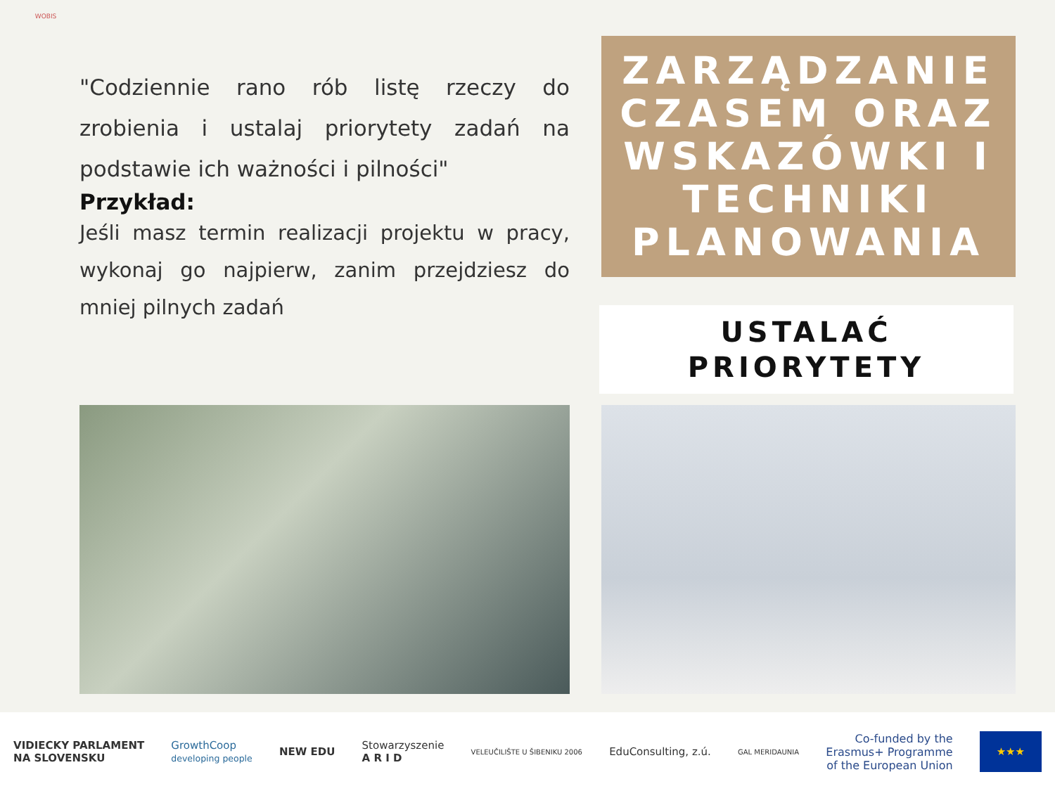WOBIS
"Codziennie rano rób listę rzeczy do zrobienia i ustalaj priorytety zadań na podstawie ich ważności i pilności"
Przykład:
Jeśli masz termin realizacji projektu w pracy, wykonaj go najpierw, zanim przejdziesz do mniej pilnych zadań
ZARZĄDZANIE CZASEM ORAZ WSKAZÓWKI I TECHNIKI PLANOWANIA
USTALAĆ
PRIORYTETY
VIDIECKY PARLAMENT
NA SLOVENSKU
GrowthCoop
developing people
NEW EDU
Stowarzyszenie
A R I D
VELEUČILIŠTE U ŠIBENIKU 2006
EduConsulting, z.ú.
GAL MERIDAUNIA
Co-funded by the
Erasmus+ Programme
of the European Union
★★★